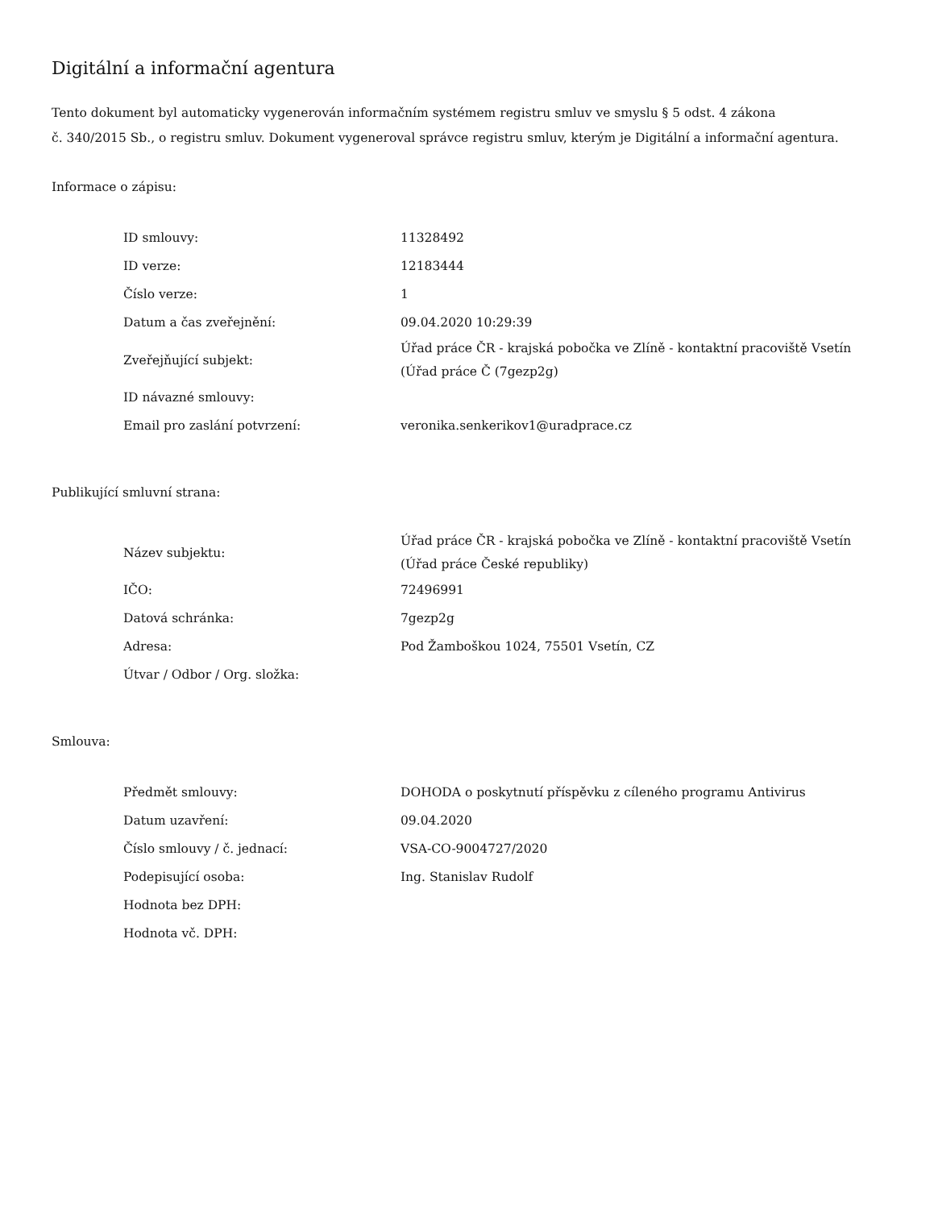Digitální a informační agentura
Tento dokument byl automaticky vygenerován informačním systémem registru smluv ve smyslu § 5 odst. 4 zákona
č. 340/2015 Sb., o registru smluv. Dokument vygeneroval správce registru smluv, kterým je Digitální a informační agentura.
Informace o zápisu:
| ID smlouvy: | 11328492 |
| ID verze: | 12183444 |
| Číslo verze: | 1 |
| Datum a čas zveřejnění: | 09.04.2020 10:29:39 |
| Zveřejňující subjekt: | Úřad práce ČR - krajská pobočka ve Zlíně - kontaktní pracoviště Vsetín (Úřad práce Č (7gezp2g) |
| ID návazné smlouvy: | |
| Email pro zaslání potvrzení: | veronika.senkerikov1@uradprace.cz |
Publikující smluvní strana:
| Název subjektu: | Úřad práce ČR - krajská pobočka ve Zlíně - kontaktní pracoviště Vsetín (Úřad práce České republiky) |
| IČO: | 72496991 |
| Datová schránka: | 7gezp2g |
| Adresa: | Pod Žamboškou 1024, 75501 Vsetín, CZ |
| Útvar / Odbor / Org. složka: | |
Smlouva:
| Předmět smlouvy: | DOHODA o poskytnutí příspěvku z cíleného programu Antivirus |
| Datum uzavření: | 09.04.2020 |
| Číslo smlouvy / č. jednací: | VSA-CO-9004727/2020 |
| Podepisující osoba: | Ing. Stanislav Rudolf |
| Hodnota bez DPH: | |
| Hodnota vč. DPH: | |